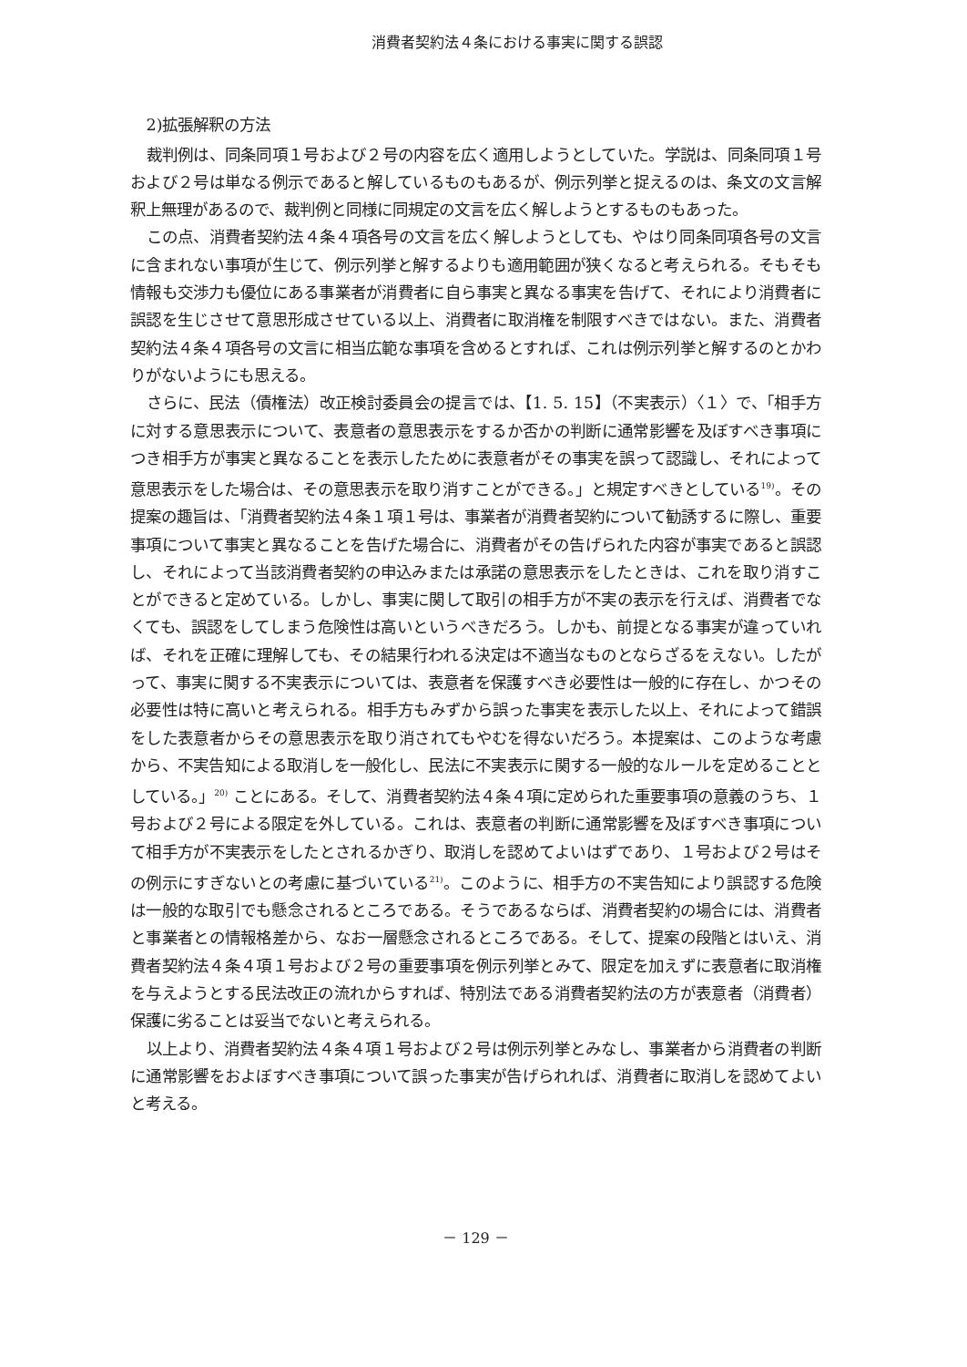消費者契約法４条における事実に関する誤認
2)拡張解釈の方法
裁判例は、同条同項１号および２号の内容を広く適用しようとしていた。学説は、同条同項１号および２号は単なる例示であると解しているものもあるが、例示列挙と捉えるのは、条文の文言解釈上無理があるので、裁判例と同様に同規定の文言を広く解しようとするものもあった。
この点、消費者契約法４条４項各号の文言を広く解しようとしても、やはり同条同項各号の文言に含まれない事項が生じて、例示列挙と解するよりも適用範囲が狭くなると考えられる。そもそも情報も交渉力も優位にある事業者が消費者に自ら事実と異なる事実を告げて、それにより消費者に誤認を生じさせて意思形成させている以上、消費者に取消権を制限すべきではない。また、消費者契約法４条４項各号の文言に相当広範な事項を含めるとすれば、これは例示列挙と解するのとかわりがないようにも思える。
さらに、民法（債権法）改正検討委員会の提言では、【1. 5. 15】（不実表示）〈１〉で、「相手方に対する意思表示について、表意者の意思表示をするか否かの判断に通常影響を及ぼすべき事項につき相手方が事実と異なることを表示したために表意者がその事実を誤って認識し、それによって意思表示をした場合は、その意思表示を取り消すことができる。」と規定すべきとしている<sup>19)</sup>。その提案の趣旨は、「消費者契約法４条１項１号は、事業者が消費者契約について勧誘するに際し、重要事項について事実と異なることを告げた場合に、消費者がその告げられた内容が事実であると誤認し、それによって当該消費者契約の申込みまたは承諾の意思表示をしたときは、これを取り消すことができると定めている。しかし、事実に関して取引の相手方が不実の表示を行えば、消費者でなくても、誤認をしてしまう危険性は高いというべきだろう。しかも、前提となる事実が違っていれば、それを正確に理解しても、その結果行われる決定は不適当なものとならざるをえない。したがって、事実に関する不実表示については、表意者を保護すべき必要性は一般的に存在し、かつその必要性は特に高いと考えられる。相手方もみずから誤った事実を表示した以上、それによって錯誤をした表意者からその意思表示を取り消されてもやむを得ないだろう。本提案は、このような考慮から、不実告知による取消しを一般化し、民法に不実表示に関する一般的なルールを定めることとしている。」<sup>20)</sup> ことにある。そして、消費者契約法４条４項に定められた重要事項の意義のうち、１号および２号による限定を外している。これは、表意者の判断に通常影響を及ぼすべき事項について相手方が不実表示をしたとされるかぎり、取消しを認めてよいはずであり、１号および２号はその例示にすぎないとの考慮に基づいている<sup>21)</sup>。このように、相手方の不実告知により誤認する危険は一般的な取引でも懸念されるところである。そうであるならば、消費者契約の場合には、消費者と事業者との情報格差から、なお一層懸念されるところである。そして、提案の段階とはいえ、消費者契約法４条４項１号および２号の重要事項を例示列挙とみて、限定を加えずに表意者に取消権を与えようとする民法改正の流れからすれば、特別法である消費者契約法の方が表意者（消費者）保護に劣ることは妥当でないと考えられる。
以上より、消費者契約法４条４項１号および２号は例示列挙とみなし、事業者から消費者の判断に通常影響をおよぼすべき事項について誤った事実が告げられれば、消費者に取消しを認めてよいと考える。
－ 129 －